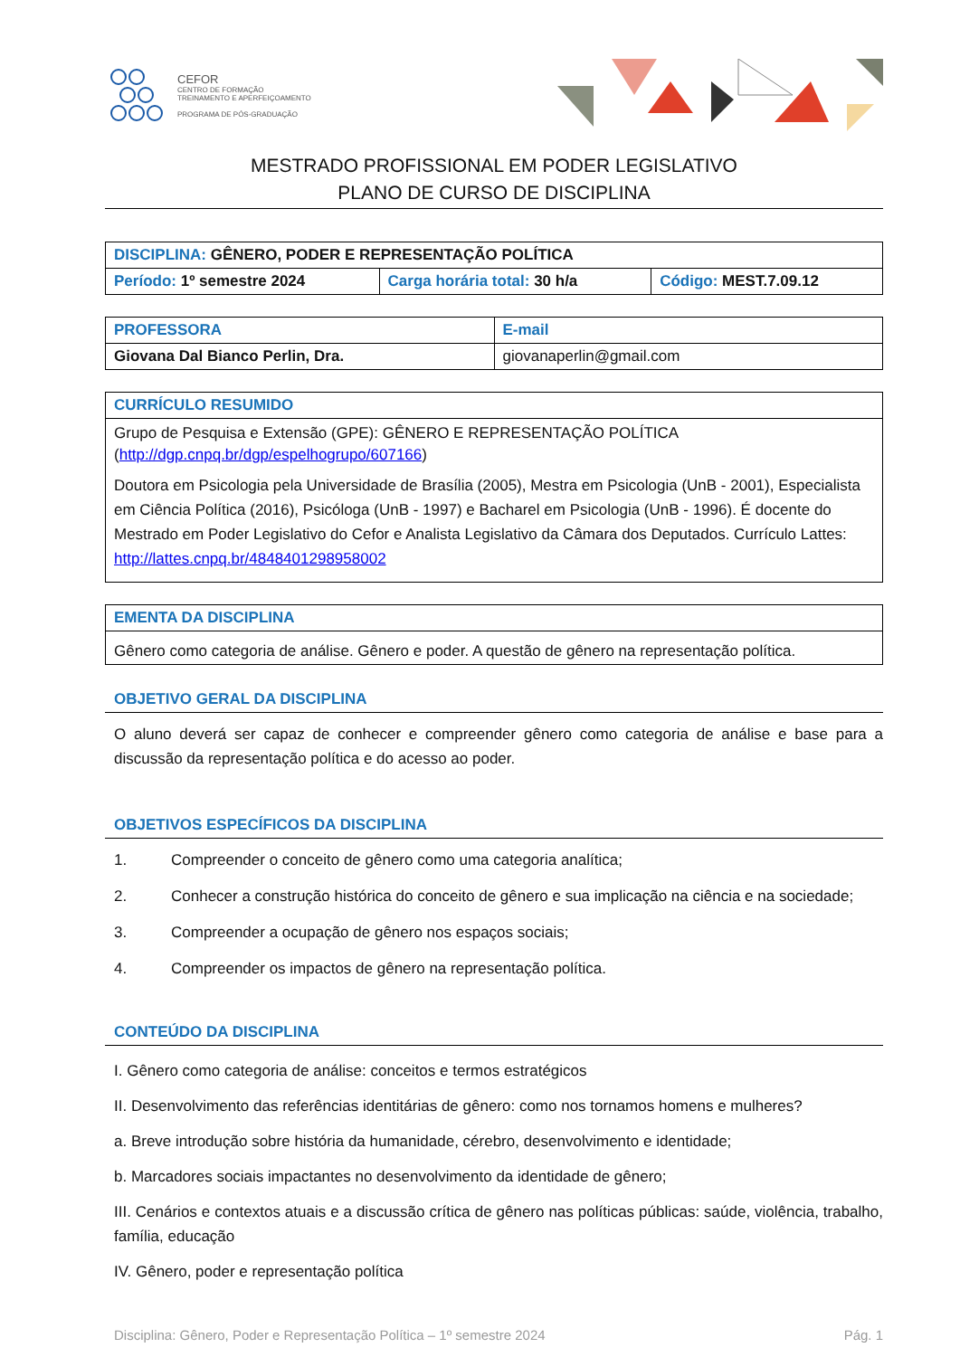CEFOR
CENTRO DE FORMAÇÃO
TREINAMENTO E APERFEIÇOAMENTO
PROGRAMA DE PÓS-GRADUAÇÃO
MESTRADO PROFISSIONAL EM PODER LEGISLATIVO
PLANO DE CURSO DE DISCIPLINA
| DISCIPLINA: GÊNERO, PODER E REPRESENTAÇÃO POLÍTICA | | |
| Período: 1º semestre 2024 | Carga horária total: 30 h/a | Código: MEST.7.09.12 |
| PROFESSORA | E-mail |
| Giovana Dal Bianco Perlin, Dra. | giovanaperlin@gmail.com |
| CURRÍCULO RESUMIDO |
| Grupo de Pesquisa e Extensão (GPE): GÊNERO E REPRESENTAÇÃO POLÍTICA ( http://dgp.cnpq.br/dgp/espelhogrupo/607166 ) Doutora em Psicologia pela Universidade de Brasília (2005), Mestra em Psicologia (UnB - 2001), Especialista em Ciência Política (2016), Psicóloga (UnB - 1997) e Bacharel em Psicologia (UnB - 1996). É docente do Mestrado em Poder Legislativo do Cefor e Analista Legislativo da Câmara dos Deputados. Currículo Lattes: http://lattes.cnpq.br/4848401298958002 |
| EMENTA DA DISCIPLINA |
| Gênero como categoria de análise. Gênero e poder. A questão de gênero na representação política. |
OBJETIVO GERAL DA DISCIPLINA
O aluno deverá ser capaz de conhecer e compreender gênero como categoria de análise e base para a discussão da representação política e do acesso ao poder.
OBJETIVOS ESPECÍFICOS DA DISCIPLINA
1. Compreender o conceito de gênero como uma categoria analítica;
2. Conhecer a construção histórica do conceito de gênero e sua implicação na ciência e na sociedade;
3. Compreender a ocupação de gênero nos espaços sociais;
4. Compreender os impactos de gênero na representação política.
CONTEÚDO DA DISCIPLINA
I. Gênero como categoria de análise: conceitos e termos estratégicos
II. Desenvolvimento das referências identitárias de gênero: como nos tornamos homens e mulheres?
a. Breve introdução sobre história da humanidade, cérebro, desenvolvimento e identidade;
b. Marcadores sociais impactantes no desenvolvimento da identidade de gênero;
III. Cenários e contextos atuais e a discussão crítica de gênero nas políticas públicas: saúde, violência, trabalho, família, educação
IV. Gênero, poder e representação política
Disciplina: Gênero, Poder e Representação Política – 1º semestre 2024 Pág. 1